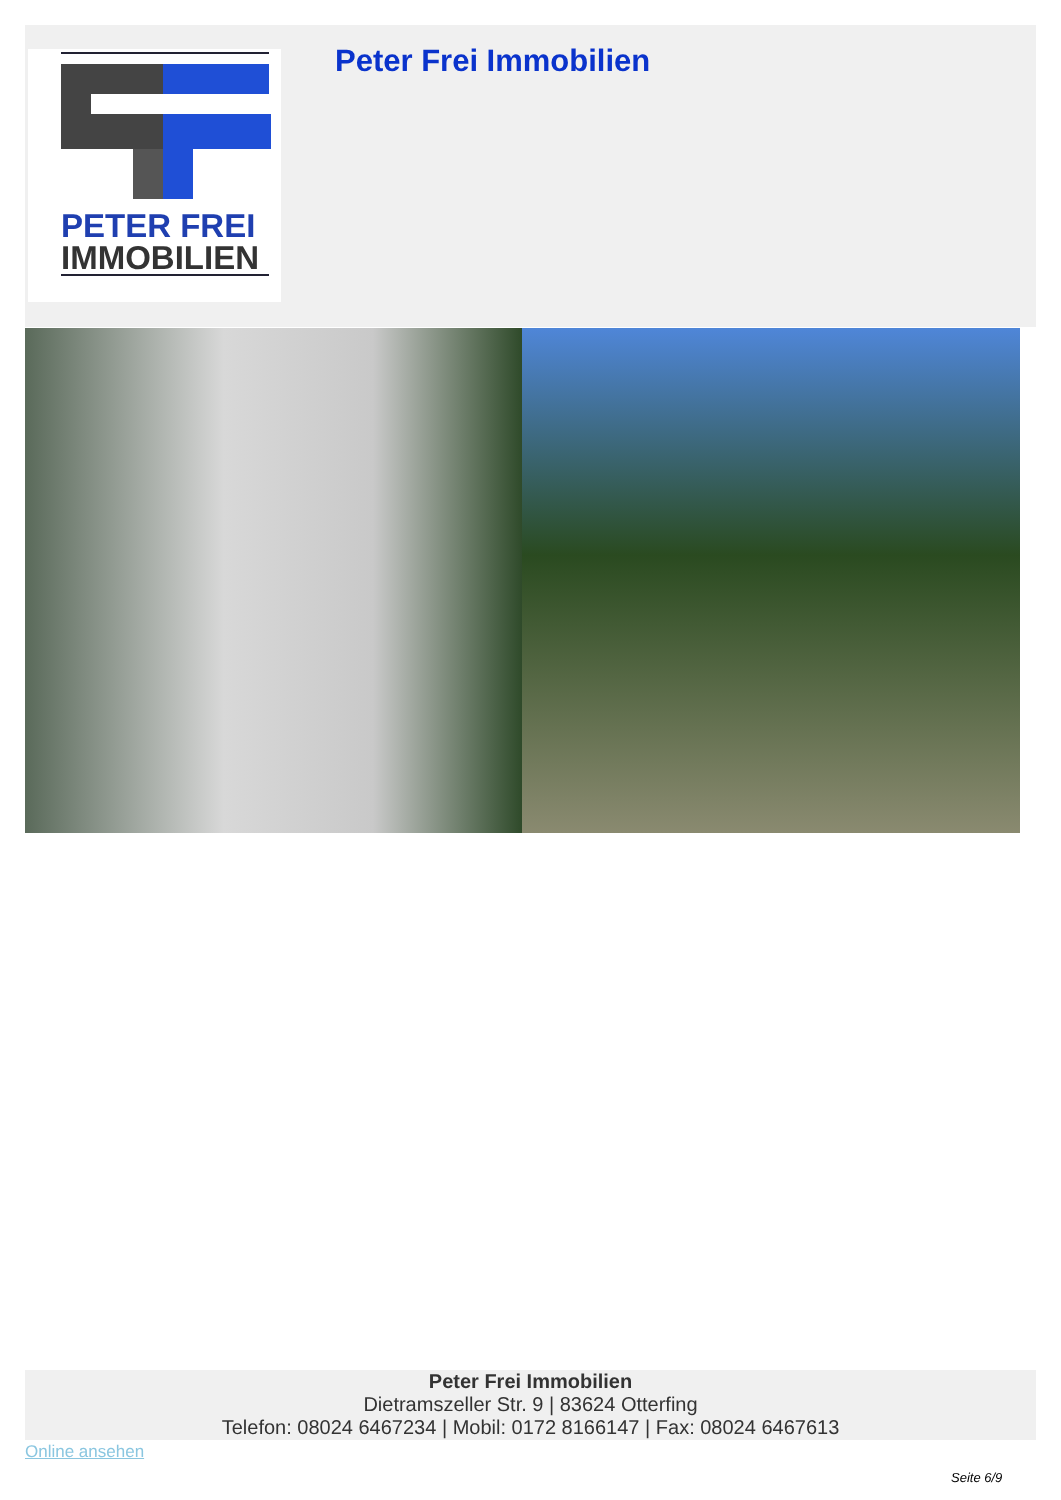PETER FREI
IMMOBILIEN
Peter Frei Immobilien
Peter Frei Immobilien
Dietramszeller Str. 9 | 83624 Otterfing
Telefon: 08024 6467234 | Mobil: 0172 8166147 | Fax: 08024 6467613
Online ansehen
Seite 6/9